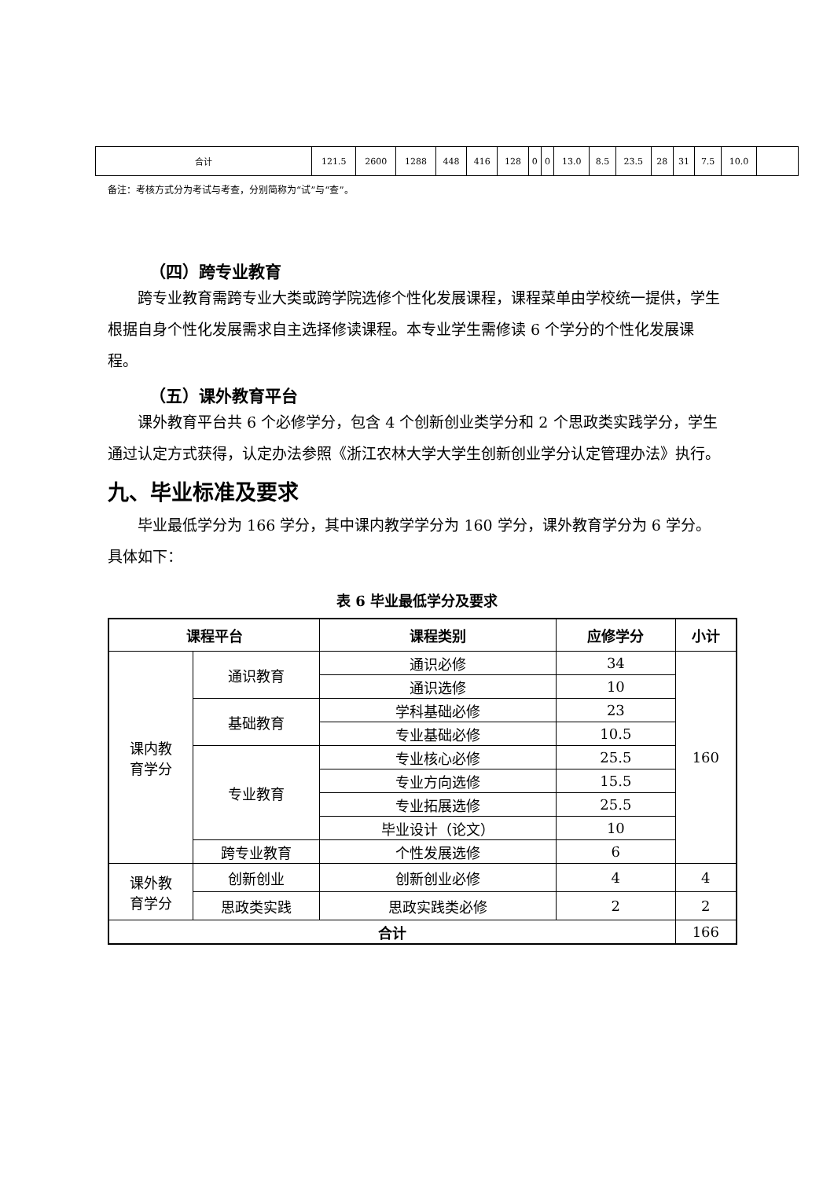| 合计 | 121.5 | 2600 | 1288 | 448 | 416 | 128 | 0 | 0 | 13.0 | 8.5 | 23.5 | 28 | 31 | 7.5 | 10.0 | |
备注：考核方式分为考试与考查，分别简称为“试”与“查”。
（四）跨专业教育
跨专业教育需跨专业大类或跨学院选修个性化发展课程，课程菜单由学校统一提供，学生根据自身个性化发展需求自主选择修读课程。本专业学生需修读 6 个学分的个性化发展课程。
（五）课外教育平台
课外教育平台共 6 个必修学分，包含 4 个创新创业类学分和 2 个思政类实践学分，学生通过认定方式获得，认定办法参照《浙江农林大学大学生创新创业学分认定管理办法》执行。
九、毕业标准及要求
毕业最低学分为 166 学分，其中课内教学学分为 160 学分，课外教育学分为 6 学分。具体如下：
表 6 毕业最低学分及要求
| 课程平台 | | 课程类别 | 应修学分 | 小计 |
| --- | --- | --- | --- | --- |
| 课内教 育学分 | 通识教育 | 通识必修 | 34 | 160 |
| | | 通识选修 | 10 | |
| | 基础教育 | 学科基础必修 | 23 | |
| | | 专业基础必修 | 10.5 | |
| | 专业教育 | 专业核心必修 | 25.5 | |
| | | 专业方向选修 | 15.5 | |
| | | 专业拓展选修 | 25.5 | |
| | | 毕业设计（论文） | 10 | |
| | 跨专业教育 | 个性发展选修 | 6 | |
| 课外教 育学分 | 创新创业 | 创新创业必修 | 4 | 4 |
| | 思政类实践 | 思政实践类必修 | 2 | 2 |
| 合计 | | | | 166 |